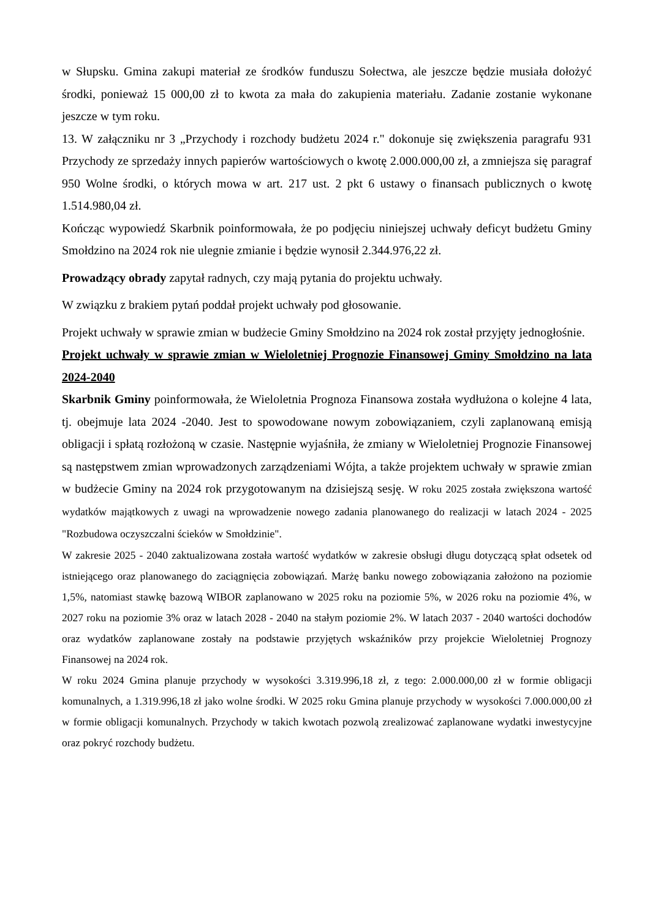w Słupsku. Gmina zakupi materiał ze środków funduszu Sołectwa, ale jeszcze będzie musiała dołożyć środki, ponieważ 15 000,00 zł to kwota za mała do zakupienia materiału. Zadanie zostanie wykonane jeszcze w tym roku.
13. W załączniku nr 3 „Przychody i rozchody budżetu 2024 r." dokonuje się zwiększenia paragrafu 931 Przychody ze sprzedaży innych papierów wartościowych o kwotę 2.000.000,00 zł, a zmniejsza się paragraf 950 Wolne środki, o których mowa w art. 217 ust. 2 pkt 6 ustawy o finansach publicznych o kwotę 1.514.980,04 zł.
Kończąc wypowiedź Skarbnik poinformowała, że po podjęciu niniejszej uchwały deficyt budżetu Gminy Smołdzino na 2024 rok nie ulegnie zmianie i będzie wynosił 2.344.976,22 zł.
Prowadzący obrady zapytał radnych, czy mają pytania do projektu uchwały.
W związku z brakiem pytań poddał projekt uchwały pod głosowanie.
Projekt uchwały w sprawie zmian w budżecie Gminy Smołdzino na 2024 rok został przyjęty jednogłośnie.
Projekt uchwały w sprawie zmian w Wieloletniej Prognozie Finansowej Gminy Smołdzino na lata 2024-2040
Skarbnik Gminy poinformowała, że Wieloletnia Prognoza Finansowa została wydłużona o kolejne 4 lata, tj. obejmuje lata 2024 -2040. Jest to spowodowane nowym zobowiązaniem, czyli zaplanowaną emisją obligacji i spłatą rozłożoną w czasie. Następnie wyjaśniła, że zmiany w Wieloletniej Prognozie Finansowej są następstwem zmian wprowadzonych zarządzeniami Wójta, a także projektem uchwały w sprawie zmian w budżecie Gminy na 2024 rok przygotowanym na dzisiejszą sesję. W roku 2025 została zwiększona wartość wydatków majątkowych z uwagi na wprowadzenie nowego zadania planowanego do realizacji w latach 2024 - 2025 "Rozbudowa oczyszczalni ścieków w Smołdzinie".
W zakresie 2025 - 2040 zaktualizowana została wartość wydatków w zakresie obsługi długu dotyczącą spłat odsetek od istniejącego oraz planowanego do zaciągnięcia zobowiązań. Marżę banku nowego zobowiązania założono na poziomie 1,5%, natomiast stawkę bazową WIBOR zaplanowano w 2025 roku na poziomie 5%, w 2026 roku na poziomie 4%, w 2027 roku na poziomie 3% oraz w latach 2028 - 2040 na stałym poziomie 2%. W latach 2037 - 2040 wartości dochodów oraz wydatków zaplanowane zostały na podstawie przyjętych wskaźników przy projekcie Wieloletniej Prognozy Finansowej na 2024 rok.
W roku 2024 Gmina planuje przychody w wysokości 3.319.996,18 zł, z tego: 2.000.000,00 zł w formie obligacji komunalnych, a 1.319.996,18 zł jako wolne środki. W 2025 roku Gmina planuje przychody w wysokości 7.000.000,00 zł w formie obligacji komunalnych. Przychody w takich kwotach pozwolą zrealizować zaplanowane wydatki inwestycyjne oraz pokryć rozchody budżetu.